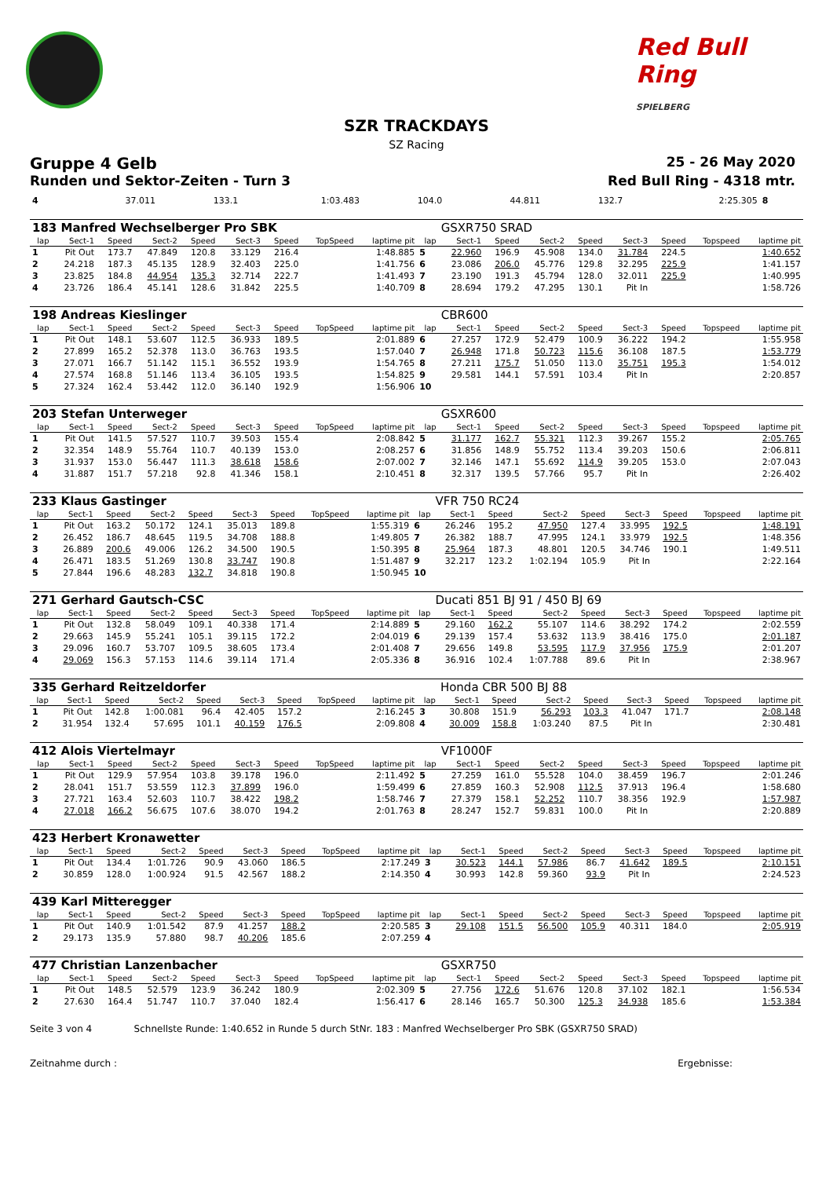Red Bull Ring
SPIELBERG
SZR TRACKDAYS
SZ Racing
Gruppe 4 Gelb 25 - 26 May 2020
Runden und Sektor-Zeiten - Turn 3 Red Bull Ring - 4318 mtr.
| 4 | 37.011 | 133.1 | 1:03.483 | 104.0 | 44.811 | 132.7 | | 2:25.305 | 8 | |
| 183 Manfred Wechselberger Pro SBK | | | | | | | | | | GSXR750 SRAD | | | | | | | |
| lap | Sect-1 | Speed | Sect-2 | Speed | Sect-3 | Speed | TopSpeed | laptime pit | lap | Sect-1 | Speed | Sect-2 | Speed | Sect-3 | Speed | Topspeed | laptime pit |
| 1 | Pit Out | 173.7 | 47.849 | 120.8 | 33.129 | 216.4 | | 1:48.885 | 5 | 22.960 | 196.9 | 45.908 | 134.0 | 31.784 | 224.5 | | 1:40.652 |
| 2 | 24.218 | 187.3 | 45.135 | 128.9 | 32.403 | 225.0 | | 1:41.756 | 6 | 23.086 | 206.0 | 45.776 | 129.8 | 32.295 | 225.9 | | 1:41.157 |
| 3 | 23.825 | 184.8 | 44.954 | 135.3 | 32.714 | 222.7 | | 1:41.493 | 7 | 23.190 | 191.3 | 45.794 | 128.0 | 32.011 | 225.9 | | 1:40.995 |
| 4 | 23.726 | 186.4 | 45.141 | 128.6 | 31.842 | 225.5 | | 1:40.709 | 8 | 28.694 | 179.2 | 47.295 | 130.1 | Pit In | | | 1:58.726 |
| 198 Andreas Kieslinger | | | | | | | | | | CBR600 | | | | | | | |
| lap | Sect-1 | Speed | Sect-2 | Speed | Sect-3 | Speed | TopSpeed | laptime pit | lap | Sect-1 | Speed | Sect-2 | Speed | Sect-3 | Speed | Topspeed | laptime pit |
| 1 | Pit Out | 148.1 | 53.607 | 112.5 | 36.933 | 189.5 | | 2:01.889 | 6 | 27.257 | 172.9 | 52.479 | 100.9 | 36.222 | 194.2 | | 1:55.958 |
| 2 | 27.899 | 165.2 | 52.378 | 113.0 | 36.763 | 193.5 | | 1:57.040 | 7 | 26.948 | 171.8 | 50.723 | 115.6 | 36.108 | 187.5 | | 1:53.779 |
| 3 | 27.071 | 166.7 | 51.142 | 115.1 | 36.552 | 193.9 | | 1:54.765 | 8 | 27.211 | 175.7 | 51.050 | 113.0 | 35.751 | 195.3 | | 1:54.012 |
| 4 | 27.574 | 168.8 | 51.146 | 113.4 | 36.105 | 193.5 | | 1:54.825 | 9 | 29.581 | 144.1 | 57.591 | 103.4 | Pit In | | | 2:20.857 |
| 5 | 27.324 | 162.4 | 53.442 | 112.0 | 36.140 | 192.9 | | 1:56.906 | 10 | | | | | | | | |
| 203 Stefan Unterweger | | | | | | | | | | GSXR600 | | | | | | | |
| lap | Sect-1 | Speed | Sect-2 | Speed | Sect-3 | Speed | TopSpeed | laptime pit | lap | Sect-1 | Speed | Sect-2 | Speed | Sect-3 | Speed | Topspeed | laptime pit |
| 1 | Pit Out | 141.5 | 57.527 | 110.7 | 39.503 | 155.4 | | 2:08.842 | 5 | 31.177 | 162.7 | 55.321 | 112.3 | 39.267 | 155.2 | | 2:05.765 |
| 2 | 32.354 | 148.9 | 55.764 | 110.7 | 40.139 | 153.0 | | 2:08.257 | 6 | 31.856 | 148.9 | 55.752 | 113.4 | 39.203 | 150.6 | | 2:06.811 |
| 3 | 31.937 | 153.0 | 56.447 | 111.3 | 38.618 | 158.6 | | 2:07.002 | 7 | 32.146 | 147.1 | 55.692 | 114.9 | 39.205 | 153.0 | | 2:07.043 |
| 4 | 31.887 | 151.7 | 57.218 | 92.8 | 41.346 | 158.1 | | 2:10.451 | 8 | 32.317 | 139.5 | 57.766 | 95.7 | Pit In | | | 2:26.402 |
| 233 Klaus Gastinger | | | | | | | | | | VFR 750 RC24 | | | | | | | |
| lap | Sect-1 | Speed | Sect-2 | Speed | Sect-3 | Speed | TopSpeed | laptime pit | lap | Sect-1 | Speed | Sect-2 | Speed | Sect-3 | Speed | Topspeed | laptime pit |
| 1 | Pit Out | 163.2 | 50.172 | 124.1 | 35.013 | 189.8 | | 1:55.319 | 6 | 26.246 | 195.2 | 47.950 | 127.4 | 33.995 | 192.5 | | 1:48.191 |
| 2 | 26.452 | 186.7 | 48.645 | 119.5 | 34.708 | 188.8 | | 1:49.805 | 7 | 26.382 | 188.7 | 47.995 | 124.1 | 33.979 | 192.5 | | 1:48.356 |
| 3 | 26.889 | 200.6 | 49.006 | 126.2 | 34.500 | 190.5 | | 1:50.395 | 8 | 25.964 | 187.3 | 48.801 | 120.5 | 34.746 | 190.1 | | 1:49.511 |
| 4 | 26.471 | 183.5 | 51.269 | 130.8 | 33.747 | 190.8 | | 1:51.487 | 9 | 32.217 | 123.2 | 1:02.194 | 105.9 | Pit In | | | 2:22.164 |
| 5 | 27.844 | 196.6 | 48.283 | 132.7 | 34.818 | 190.8 | | 1:50.945 | 10 | | | | | | | | |
| 271 Gerhard Gautsch-CSC | | | | | | | | | | Ducati 851 BJ 91 / 450 BJ 69 | | | | | | | |
| lap | Sect-1 | Speed | Sect-2 | Speed | Sect-3 | Speed | TopSpeed | laptime pit | lap | Sect-1 | Speed | Sect-2 | Speed | Sect-3 | Speed | Topspeed | laptime pit |
| 1 | Pit Out | 132.8 | 58.049 | 109.1 | 40.338 | 171.4 | | 2:14.889 | 5 | 29.160 | 162.2 | 55.107 | 114.6 | 38.292 | 174.2 | | 2:02.559 |
| 2 | 29.663 | 145.9 | 55.241 | 105.1 | 39.115 | 172.2 | | 2:04.019 | 6 | 29.139 | 157.4 | 53.632 | 113.9 | 38.416 | 175.0 | | 2:01.187 |
| 3 | 29.096 | 160.7 | 53.707 | 109.5 | 38.605 | 173.4 | | 2:01.408 | 7 | 29.656 | 149.8 | 53.595 | 117.9 | 37.956 | 175.9 | | 2:01.207 |
| 4 | 29.069 | 156.3 | 57.153 | 114.6 | 39.114 | 171.4 | | 2:05.336 | 8 | 36.916 | 102.4 | 1:07.788 | 89.6 | Pit In | | | 2:38.967 |
| 335 Gerhard Reitzeldorfer | | | | | | | | | | Honda CBR 500 BJ 88 | | | | | | | |
| lap | Sect-1 | Speed | Sect-2 | Speed | Sect-3 | Speed | TopSpeed | laptime pit | lap | Sect-1 | Speed | Sect-2 | Speed | Sect-3 | Speed | Topspeed | laptime pit |
| 1 | Pit Out | 142.8 | 1:00.081 | 96.4 | 42.405 | 157.2 | | 2:16.245 | 3 | 30.808 | 151.9 | 56.293 | 103.3 | 41.047 | 171.7 | | 2:08.148 |
| 2 | 31.954 | 132.4 | 57.695 | 101.1 | 40.159 | 176.5 | | 2:09.808 | 4 | 30.009 | 158.8 | 1:03.240 | 87.5 | Pit In | | | 2:30.481 |
| 412 Alois Viertelmayr | | | | | | | | | | VF1000F | | | | | | | |
| lap | Sect-1 | Speed | Sect-2 | Speed | Sect-3 | Speed | TopSpeed | laptime pit | lap | Sect-1 | Speed | Sect-2 | Speed | Sect-3 | Speed | Topspeed | laptime pit |
| 1 | Pit Out | 129.9 | 57.954 | 103.8 | 39.178 | 196.0 | | 2:11.492 | 5 | 27.259 | 161.0 | 55.528 | 104.0 | 38.459 | 196.7 | | 2:01.246 |
| 2 | 28.041 | 151.7 | 53.559 | 112.3 | 37.899 | 196.0 | | 1:59.499 | 6 | 27.859 | 160.3 | 52.908 | 112.5 | 37.913 | 196.4 | | 1:58.680 |
| 3 | 27.721 | 163.4 | 52.603 | 110.7 | 38.422 | 198.2 | | 1:58.746 | 7 | 27.379 | 158.1 | 52.252 | 110.7 | 38.356 | 192.9 | | 1:57.987 |
| 4 | 27.018 | 166.2 | 56.675 | 107.6 | 38.070 | 194.2 | | 2:01.763 | 8 | 28.247 | 152.7 | 59.831 | 100.0 | Pit In | | | 2:20.889 |
| 423 Herbert Kronawetter | | | | | | | | | | | | | | | | | |
| lap | Sect-1 | Speed | Sect-2 | Speed | Sect-3 | Speed | TopSpeed | laptime pit | lap | Sect-1 | Speed | Sect-2 | Speed | Sect-3 | Speed | Topspeed | laptime pit |
| 1 | Pit Out | 134.4 | 1:01.726 | 90.9 | 43.060 | 186.5 | | 2:17.249 | 3 | 30.523 | 144.1 | 57.986 | 86.7 | 41.642 | 189.5 | | 2:10.151 |
| 2 | 30.859 | 128.0 | 1:00.924 | 91.5 | 42.567 | 188.2 | | 2:14.350 | 4 | 30.993 | 142.8 | 59.360 | 93.9 | Pit In | | | 2:24.523 |
| 439 Karl Mitteregger | | | | | | | | | | | | | | | | | |
| lap | Sect-1 | Speed | Sect-2 | Speed | Sect-3 | Speed | TopSpeed | laptime pit | lap | Sect-1 | Speed | Sect-2 | Speed | Sect-3 | Speed | Topspeed | laptime pit |
| 1 | Pit Out | 140.9 | 1:01.542 | 87.9 | 41.257 | 188.2 | | 2:20.585 | 3 | 29.108 | 151.5 | 56.500 | 105.9 | 40.311 | 184.0 | | 2:05.919 |
| 2 | 29.173 | 135.9 | 57.880 | 98.7 | 40.206 | 185.6 | | 2:07.259 | 4 | | | | | | | | |
| 477 Christian Lanzenbacher | | | | | | | | | | GSXR750 | | | | | | | |
| lap | Sect-1 | Speed | Sect-2 | Speed | Sect-3 | Speed | TopSpeed | laptime pit | lap | Sect-1 | Speed | Sect-2 | Speed | Sect-3 | Speed | Topspeed | laptime pit |
| 1 | Pit Out | 148.5 | 52.579 | 123.9 | 36.242 | 180.9 | | 2:02.309 | 5 | 27.756 | 172.6 | 51.676 | 120.8 | 37.102 | 182.1 | | 1:56.534 |
| 2 | 27.630 | 164.4 | 51.747 | 110.7 | 37.040 | 182.4 | | 1:56.417 | 6 | 28.146 | 165.7 | 50.300 | 125.3 | 34.938 | 185.6 | | 1:53.384 |
Seite 3 von 4 Schnellste Runde: 1:40.652 in Runde 5 durch StNr. 183 : Manfred Wechselberger Pro SBK (GSXR750 SRAD)
Zeitnahme durch : Ergebnisse: